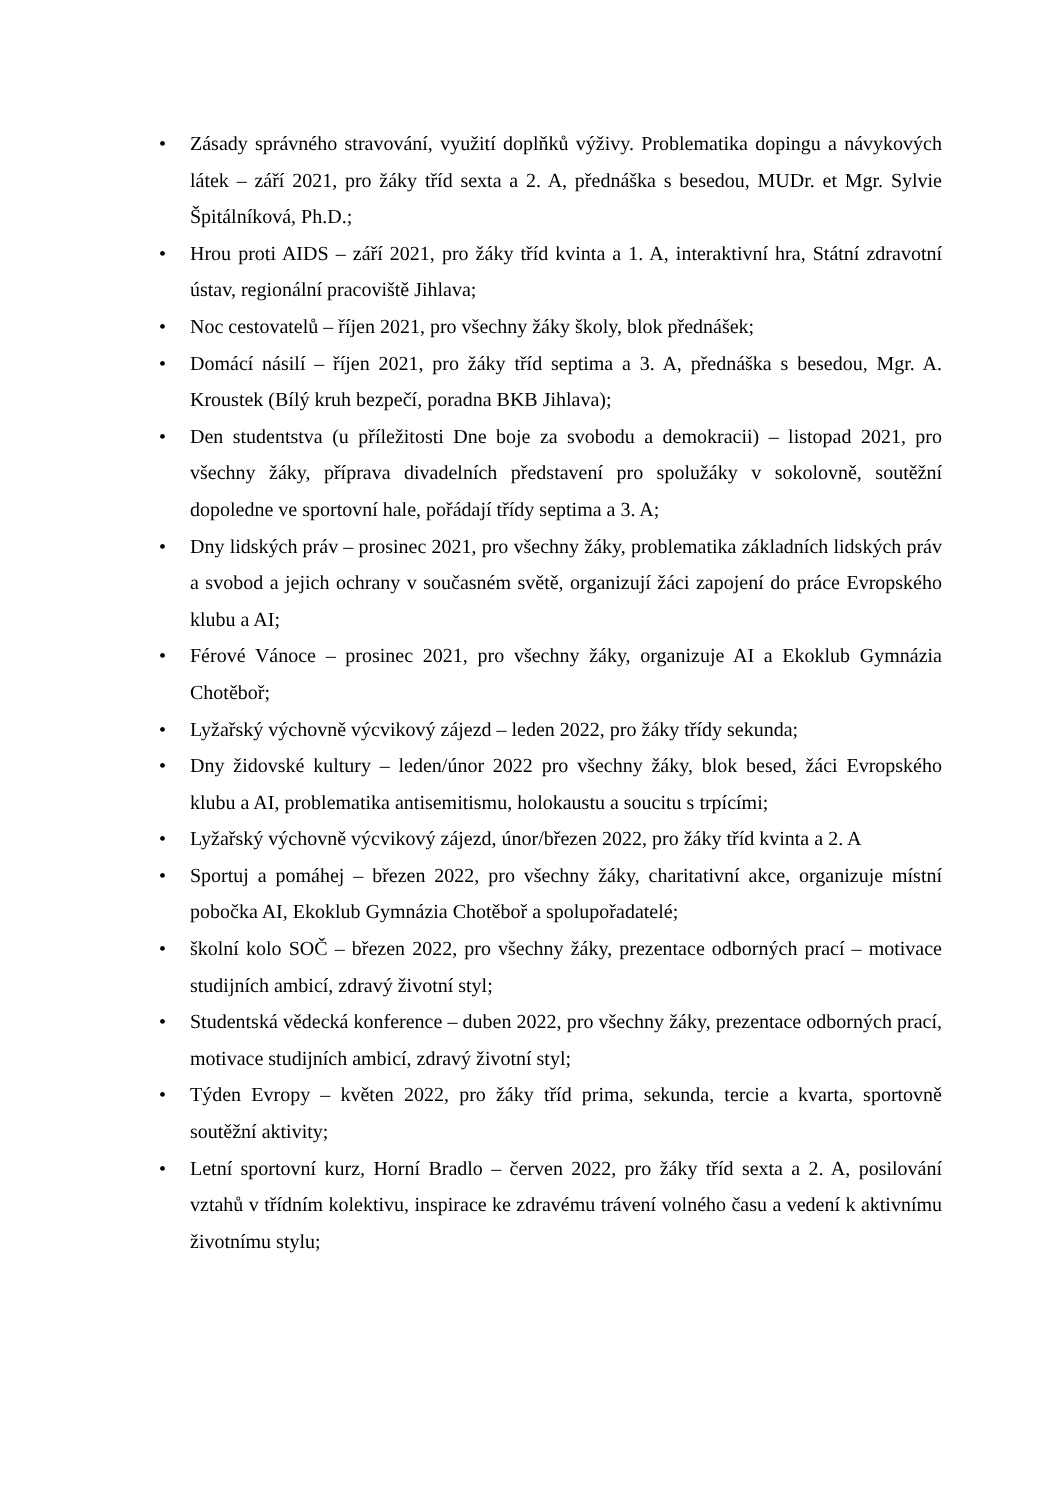• Zásady správného stravování, využití doplňků výživy. Problematika dopingu a návykových látek – září 2021, pro žáky tříd sexta a 2. A, přednáška s besedou, MUDr. et Mgr. Sylvie Špitálníková, Ph.D.;
• Hrou proti AIDS – září 2021, pro žáky tříd kvinta a 1. A, interaktivní hra, Státní zdravotní ústav, regionální pracoviště Jihlava;
• Noc cestovatelů – říjen 2021, pro všechny žáky školy, blok přednášek;
• Domácí násilí – říjen 2021, pro žáky tříd septima a 3. A, přednáška s besedou, Mgr. A. Kroustek (Bílý kruh bezpečí, poradna BKB Jihlava);
• Den studentstva (u příležitosti Dne boje za svobodu a demokracii) – listopad 2021, pro všechny žáky, příprava divadelních představení pro spolužáky v sokolovně, soutěžní dopoledne ve sportovní hale, pořádají třídy septima a 3. A;
• Dny lidských práv – prosinec 2021, pro všechny žáky, problematika základních lidských práv a svobod a jejich ochrany v současném světě, organizují žáci zapojení do práce Evropského klubu a AI;
• Férové Vánoce – prosinec 2021, pro všechny žáky, organizuje AI a Ekoklub Gymnázia Chotěboř;
• Lyžařský výchovně výcvikový zájezd – leden 2022, pro žáky třídy sekunda;
• Dny židovské kultury – leden/únor 2022 pro všechny žáky, blok besed, žáci Evropského klubu a AI, problematika antisemitismu, holokaustu a soucitu s trpícími;
• Lyžařský výchovně výcvikový zájezd, únor/březen 2022, pro žáky tříd kvinta a 2. A
• Sportuj a pomáhej – březen 2022, pro všechny žáky, charitativní akce, organizuje místní pobočka AI, Ekoklub Gymnázia Chotěboř a spolupořadatelé;
• školní kolo SOČ – březen 2022, pro všechny žáky, prezentace odborných prací – motivace studijních ambicí, zdravý životní styl;
• Studentská vědecká konference – duben 2022, pro všechny žáky, prezentace odborných prací, motivace studijních ambicí, zdravý životní styl;
• Týden Evropy – květen 2022, pro žáky tříd prima, sekunda, tercie a kvarta, sportovně soutěžní aktivity;
• Letní sportovní kurz, Horní Bradlo – červen 2022, pro žáky tříd sexta a 2. A, posilování vztahů v třídním kolektivu, inspirace ke zdravému trávení volného času a vedení k aktivnímu životnímu stylu;